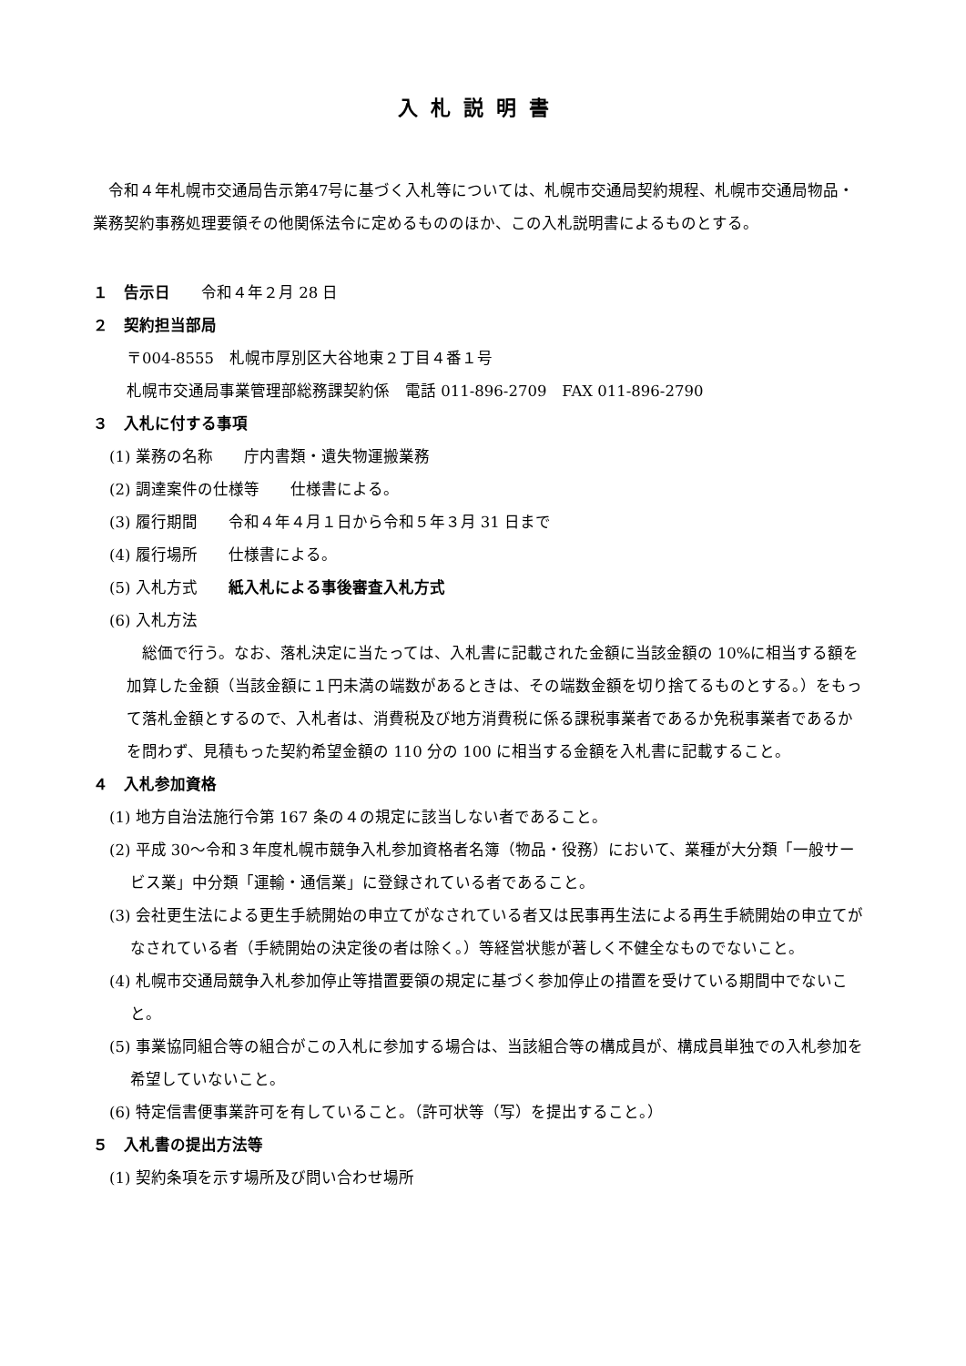入札説明書
令和４年札幌市交通局告示第47号に基づく入札等については、札幌市交通局契約規程、札幌市交通局物品・業務契約事務処理要領その他関係法令に定めるもののほか、この入札説明書によるものとする。
１　告示日　　令和４年２月 28 日
２　契約担当部局
〒004-8555　札幌市厚別区大谷地東２丁目４番１号
札幌市交通局事業管理部総務課契約係　電話 011-896-2709　FAX 011-896-2790
３　入札に付する事項
(1) 業務の名称　　庁内書類・遺失物運搬業務
(2) 調達案件の仕様等　　仕様書による。
(3) 履行期間　　令和４年４月１日から令和５年３月 31 日まで
(4) 履行場所　　仕様書による。
(5) 入札方式　　紙入札による事後審査入札方式
(6) 入札方法
総価で行う。なお、落札決定に当たっては、入札書に記載された金額に当該金額の 10%に相当する額を加算した金額（当該金額に１円未満の端数があるときは、その端数金額を切り捨てるものとする。）をもって落札金額とするので、入札者は、消費税及び地方消費税に係る課税事業者であるか免税事業者であるかを問わず、見積もった契約希望金額の 110 分の 100 に相当する金額を入札書に記載すること。
４　入札参加資格
(1) 地方自治法施行令第 167 条の４の規定に該当しない者であること。
(2) 平成 30～令和３年度札幌市競争入札参加資格者名簿（物品・役務）において、業種が大分類「一般サービス業」中分類「運輸・通信業」に登録されている者であること。
(3) 会社更生法による更生手続開始の申立てがなされている者又は民事再生法による再生手続開始の申立てがなされている者（手続開始の決定後の者は除く。）等経営状態が著しく不健全なものでないこと。
(4) 札幌市交通局競争入札参加停止等措置要領の規定に基づく参加停止の措置を受けている期間中でないこと。
(5) 事業協同組合等の組合がこの入札に参加する場合は、当該組合等の構成員が、構成員単独での入札参加を希望していないこと。
(6) 特定信書便事業許可を有していること。（許可状等（写）を提出すること。）
５　入札書の提出方法等
(1) 契約条項を示す場所及び問い合わせ場所